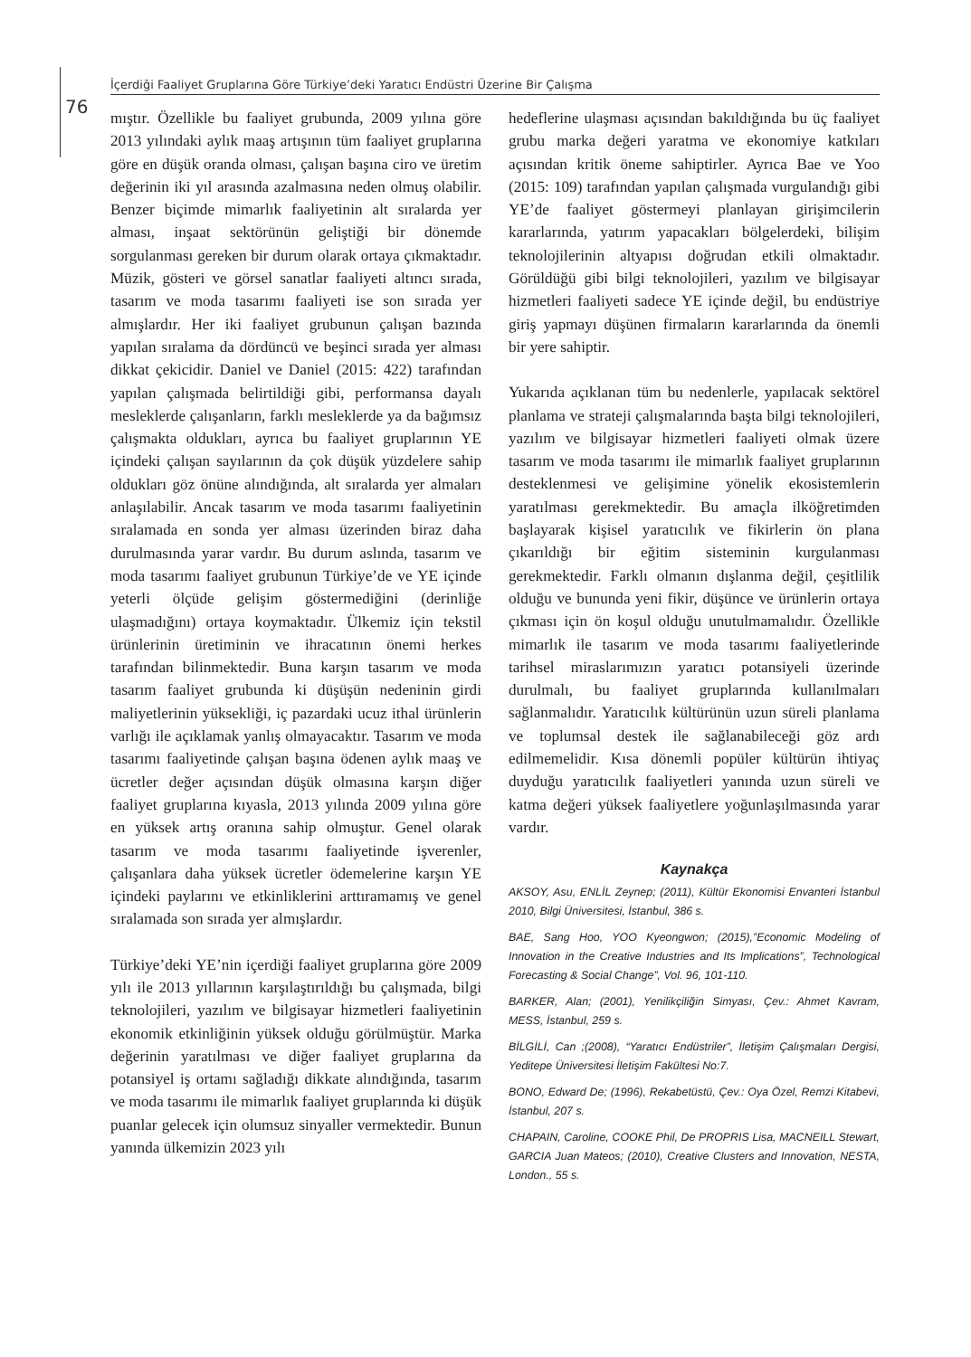İçerdiği Faaliyet Gruplarına Göre Türkiye’deki Yaratıcı Endüstri Üzerine Bir Çalışma
76
mıştır. Özellikle bu faaliyet grubunda, 2009 yılına göre 2013 yılındaki aylık maaş artışının tüm faaliyet gruplarına göre en düşük oranda olması, çalışan başına ciro ve üretim değerinin iki yıl arasında azalmasına neden olmuş olabilir. Benzer biçimde mimarlık faaliyetinin alt sıralarda yer alması, inşaat sektörünün geliştiği bir dönemde sorgulanması gereken bir durum olarak ortaya çıkmaktadır. Müzik, gösteri ve görsel sanatlar faaliyeti altıncı sırada, tasarım ve moda tasarımı faaliyeti ise son sırada yer almışlardır. Her iki faaliyet grubunun çalışan bazında yapılan sıralama da dördüncü ve beşinci sırada yer alması dikkat çekicidir. Daniel ve Daniel (2015: 422) tarafından yapılan çalışmada belirtildiği gibi, performansa dayalı mesleklerde çalışanların, farklı mesleklerde ya da bağımsız çalışmakta oldukları, ayrıca bu faaliyet gruplarının YE içindeki çalışan sayılarının da çok düşük yüzdelere sahip oldukları göz önüne alındığında, alt sıralarda yer almaları anlaşılabilir. Ancak tasarım ve moda tasarımı faaliyetinin sıralamada en sonda yer alması üzerinden biraz daha durulmasında yarar vardır. Bu durum aslında, tasarım ve moda tasarımı faaliyet grubunun Türkiye’de ve YE içinde yeterli ölçüde gelişim göstermediğini (derinliğe ulaşmadığını) ortaya koymaktadır. Ülkemiz için tekstil ürünlerinin üretiminin ve ihracatının önemi herkes tarafından bilinmektedir. Buna karşın tasarım ve moda tasarım faaliyet grubunda ki düşüşün nedeninin girdi maliyetlerinin yüksekliği, iç pazardaki ucuz ithal ürünlerin varlığı ile açıklamak yanlış olmayacaktır. Tasarım ve moda tasarımı faaliyetinde çalışan başına ödenen aylık maaş ve ücretler değer açısından düşük olmasına karşın diğer faaliyet gruplarına kıyasla, 2013 yılında 2009 yılına göre en yüksek artış oranına sahip olmuştur. Genel olarak tasarım ve moda tasarımı faaliyetinde işverenler, çalışanlara daha yüksek ücretler ödemelerine karşın YE içindeki paylarını ve etkinliklerini arttıramamış ve genel sıralamada son sırada yer almışlardır.
Türkiye’deki YE’nin içerdiği faaliyet gruplarına göre 2009 yılı ile 2013 yıllarının karşılaştırıldığı bu çalışmada, bilgi teknolojileri, yazılım ve bilgisayar hizmetleri faaliyetinin ekonomik etkinliğinin yüksek olduğu görülmüştür. Marka değerinin yaratılması ve diğer faaliyet gruplarına da potansiyel iş ortamı sağladığı dikkate alındığında, tasarım ve moda tasarımı ile mimarlık faaliyet gruplarında ki düşük puanlar gelecek için olumsuz sinyaller vermektedir. Bunun yanında ülkemizin 2023 yılı
hedeflerine ulaşması açısından bakıldığında bu üç faaliyet grubu marka değeri yaratma ve ekonomiye katkıları açısından kritik öneme sahiptirler. Ayrıca Bae ve Yoo (2015: 109) tarafından yapılan çalışmada vurgulandığı gibi YE’de faaliyet göstermeyi planlayan girişimcilerin kararlarında, yatırım yapacakları bölgelerdeki, bilişim teknolojilerinin altyapısı doğrudan etkili olmaktadır. Görüldüğü gibi bilgi teknolojileri, yazılım ve bilgisayar hizmetleri faaliyeti sadece YE içinde değil, bu endüstriye giriş yapmayı düşünen firmaların kararlarında da önemli bir yere sahiptir.
Yukarıda açıklanan tüm bu nedenlerle, yapılacak sektörel planlama ve strateji çalışmalarında başta bilgi teknolojileri, yazılım ve bilgisayar hizmetleri faaliyeti olmak üzere tasarım ve moda tasarımı ile mimarlık faaliyet gruplarının desteklenmesi ve gelişimine yönelik ekosistemlerin yaratılması gerekmektedir. Bu amaçla ilköğretimden başlayarak kişisel yaratıcılık ve fikirlerin ön plana çıkarıldığı bir eğitim sisteminin kurgulanması gerekmektedir. Farklı olmanın dışlanma değil, çeşitlilik olduğu ve bununda yeni fikir, düşünce ve ürünlerin ortaya çıkması için ön koşul olduğu unutulmamalıdır. Özellikle mimarlık ile tasarım ve moda tasarımı faaliyetlerinde tarihsel miraslarımızın yaratıcı potansiyeli üzerinde durulmalı, bu faaliyet gruplarında kullanılmaları sağlanmalıdır. Yaratıcılık kültürünün uzun süreli planlama ve toplumsal destek ile sağlanabileceği göz ardı edilmemelidir. Kısa dönemli popüler kültürün ihtiyaç duyduğu yaratıcılık faaliyetleri yanında uzun süreli ve katma değeri yüksek faaliyetlere yoğunlaşılmasında yarar vardır.
Kaynakça
AKSOY, Asu, ENLİL Zeynep; (2011), Kültür Ekonomisi Envanteri İstanbul 2010, Bilgi Üniversitesi, İstanbul, 386 s.
BAE, Sang Hoo, YOO Kyeongwon; (2015),”Economic Modeling of Innovation in the Creative Industries and Its Implications”, Technological Forecasting & Social Change”, Vol. 96, 101-110.
BARKER, Alan; (2001), Yenilikçiliğin Simyası, Çev.: Ahmet Kavram, MESS, İstanbul, 259 s.
BİLGİLİ, Can ;(2008), “Yaratıcı Endüstriler”, İletişim Çalışmaları Dergisi, Yeditepe Üniversitesi İletişim Fakültesi No:7.
BONO, Edward De; (1996), Rekabetüstü, Çev.: Oya Özel, Remzi Kitabevi, İstanbul, 207 s.
CHAPAIN, Caroline, COOKE Phil, De PROPRIS Lisa, MACNEILL Stewart, GARCIA Juan Mateos; (2010), Creative Clusters and Innovation, NESTA, London., 55 s.